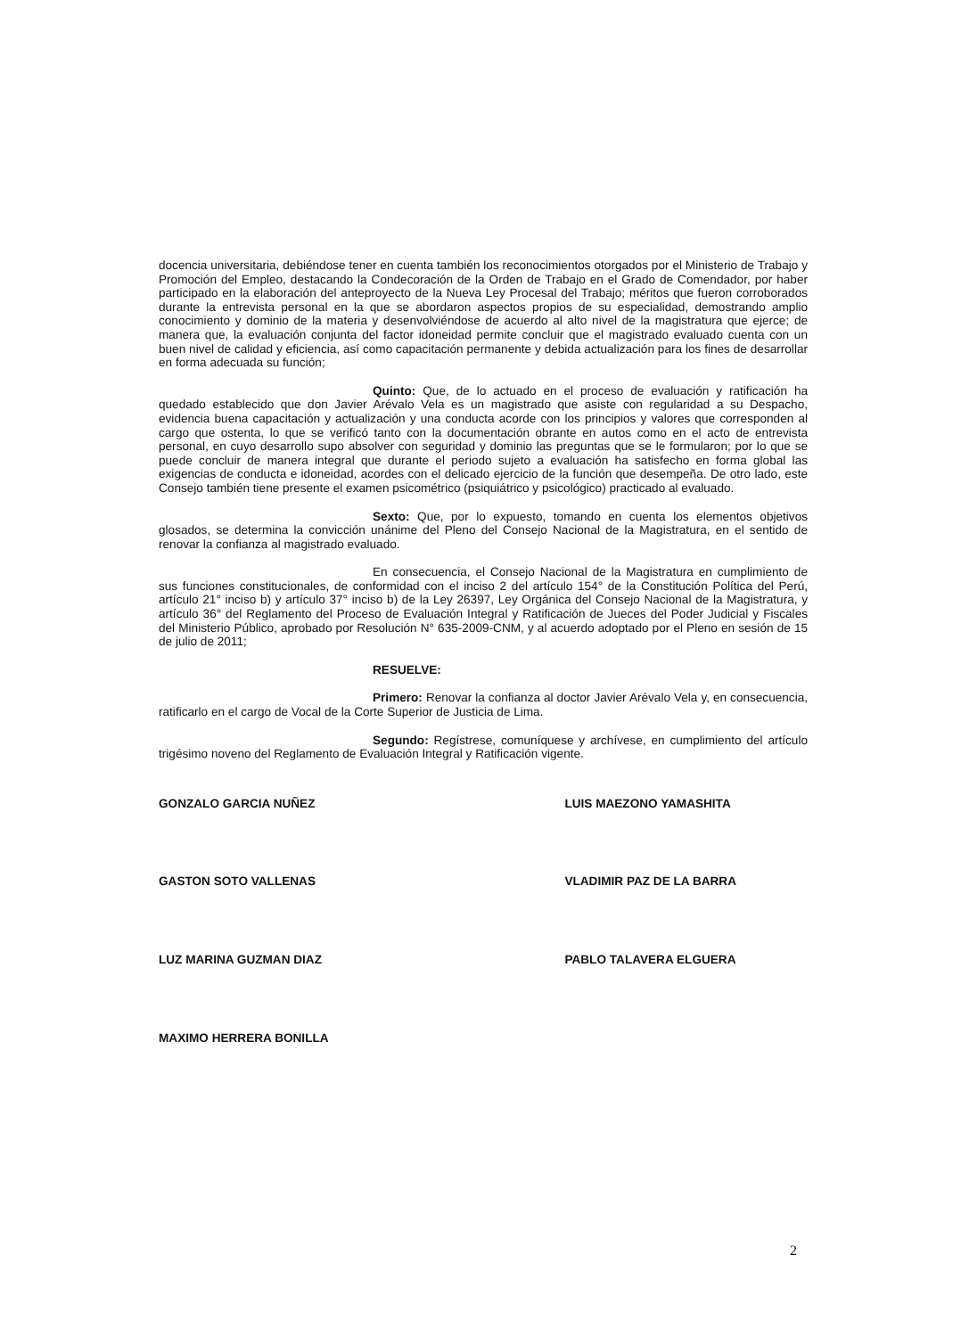docencia universitaria, debiéndose tener en cuenta también los reconocimientos otorgados por el Ministerio de Trabajo y Promoción del Empleo, destacando la Condecoración de la Orden de Trabajo en el Grado de Comendador, por haber participado en la elaboración del anteproyecto de la Nueva Ley Procesal del Trabajo; méritos que fueron corroborados durante la entrevista personal en la que se abordaron aspectos propios de su especialidad, demostrando amplio conocimiento y dominio de la materia y desenvolviéndose de acuerdo al alto nivel de la magistratura que ejerce; de manera que, la evaluación conjunta del factor idoneidad permite concluir que el magistrado evaluado cuenta con un buen nivel de calidad y eficiencia, así como capacitación permanente y debida actualización para los fines de desarrollar en forma adecuada su función;
Quinto: Que, de lo actuado en el proceso de evaluación y ratificación ha quedado establecido que don Javier Arévalo Vela es un magistrado que asiste con regularidad a su Despacho, evidencia buena capacitación y actualización y una conducta acorde con los principios y valores que corresponden al cargo que ostenta, lo que se verificó tanto con la documentación obrante en autos como en el acto de entrevista personal, en cuyo desarrollo supo absolver con seguridad y dominio las preguntas que se le formularon; por lo que se puede concluir de manera integral que durante el periodo sujeto a evaluación ha satisfecho en forma global las exigencias de conducta e idoneidad, acordes con el delicado ejercicio de la función que desempeña. De otro lado, este Consejo también tiene presente el examen psicométrico (psiquiátrico y psicológico) practicado al evaluado.
Sexto: Que, por lo expuesto, tomando en cuenta los elementos objetivos glosados, se determina la convicción unánime del Pleno del Consejo Nacional de la Magistratura, en el sentido de renovar la confianza al magistrado evaluado.
En consecuencia, el Consejo Nacional de la Magistratura en cumplimiento de sus funciones constitucionales, de conformidad con el inciso 2 del artículo 154° de la Constitución Política del Perú, artículo 21° inciso b) y artículo 37° inciso b) de la Ley 26397, Ley Orgánica del Consejo Nacional de la Magistratura, y artículo 36° del Reglamento del Proceso de Evaluación Integral y Ratificación de Jueces del Poder Judicial y Fiscales del Ministerio Público, aprobado por Resolución N° 635-2009-CNM, y al acuerdo adoptado por el Pleno en sesión de 15 de julio de 2011;
RESUELVE:
Primero: Renovar la confianza al doctor Javier Arévalo Vela y, en consecuencia, ratificarlo en el cargo de Vocal de la Corte Superior de Justicia de Lima.
Segundo: Regístrese, comuníquese y archívese, en cumplimiento del artículo trigésimo noveno del Reglamento de Evaluación Integral y Ratificación vigente.
GONZALO GARCIA NUÑEZ
GASTON SOTO VALLENAS
LUZ MARINA GUZMAN DIAZ
MAXIMO HERRERA BONILLA
LUIS MAEZONO YAMASHITA
VLADIMIR PAZ DE LA BARRA
PABLO TALAVERA ELGUERA
2